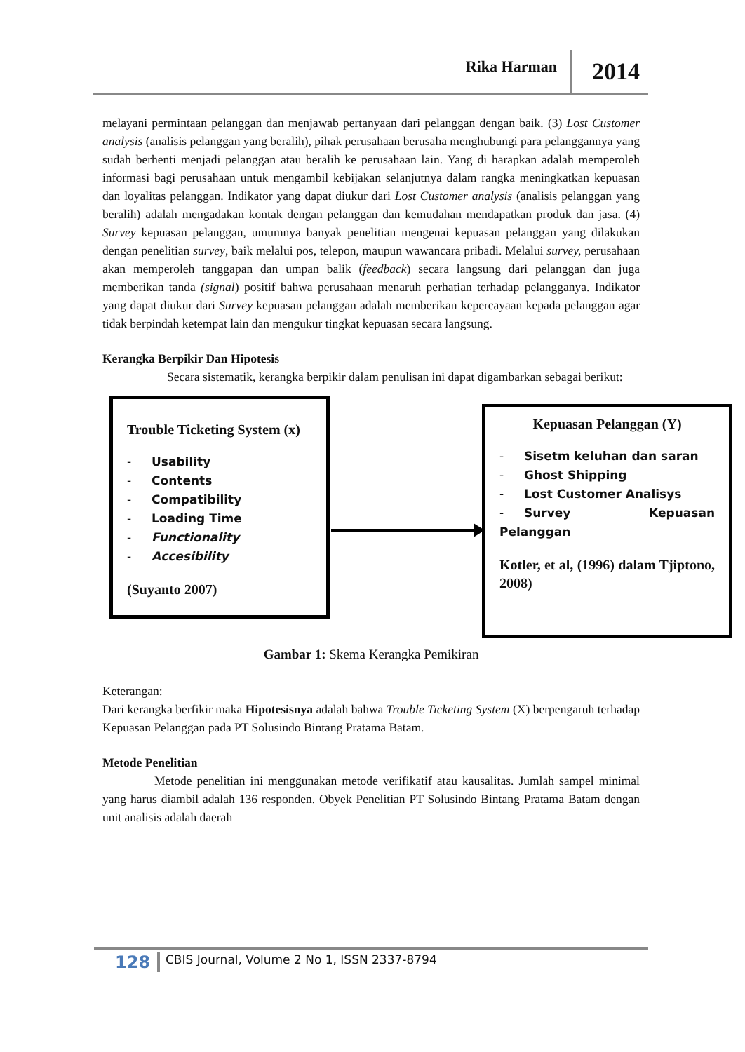Rika Harman 2014
melayani permintaan pelanggan dan menjawab pertanyaan dari pelanggan dengan baik. (3) Lost Customer analysis (analisis pelanggan yang beralih), pihak perusahaan berusaha menghubungi para pelanggannya yang sudah berhenti menjadi pelanggan atau beralih ke perusahaan lain. Yang di harapkan adalah memperoleh informasi bagi perusahaan untuk mengambil kebijakan selanjutnya dalam rangka meningkatkan kepuasan dan loyalitas pelanggan. Indikator yang dapat diukur dari Lost Customer analysis (analisis pelanggan yang beralih) adalah mengadakan kontak dengan pelanggan dan kemudahan mendapatkan produk dan jasa. (4) Survey kepuasan pelanggan, umumnya banyak penelitian mengenai kepuasan pelanggan yang dilakukan dengan penelitian survey, baik melalui pos, telepon, maupun wawancara pribadi. Melalui survey, perusahaan akan memperoleh tanggapan dan umpan balik (feedback) secara langsung dari pelanggan dan juga memberikan tanda (signal) positif bahwa perusahaan menaruh perhatian terhadap pelangganya. Indikator yang dapat diukur dari Survey kepuasan pelanggan adalah memberikan kepercayaan kepada pelanggan agar tidak berpindah ketempat lain dan mengukur tingkat kepuasan secara langsung.
Kerangka Berpikir Dan Hipotesis
Secara sistematik, kerangka berpikir dalam penulisan ini dapat digambarkan sebagai berikut:
Trouble Ticketing System (x)
- Usability
- Contents
- Compatibility
- Loading Time
- Functionality
- Accesibility
(Suyanto 2007)
Kepuasan Pelanggan (Y)
- Sisetm keluhan dan saran
- Ghost Shipping
- Lost Customer Analisys
- Survey Kepuasan Pelanggan
Kotler, et al, (1996) dalam Tjiptono, 2008)
Gambar 1: Skema Kerangka Pemikiran
Keterangan:
Dari kerangka berfikir maka Hipotesisnya adalah bahwa Trouble Ticketing System (X) berpengaruh terhadap Kepuasan Pelanggan pada PT Solusindo Bintang Pratama Batam.
Metode Penelitian
Metode penelitian ini menggunakan metode verifikatif atau kausalitas. Jumlah sampel minimal yang harus diambil adalah 136 responden. Obyek Penelitian PT Solusindo Bintang Pratama Batam dengan unit analisis adalah daerah
128 CBIS Journal, Volume 2 No 1, ISSN 2337-8794